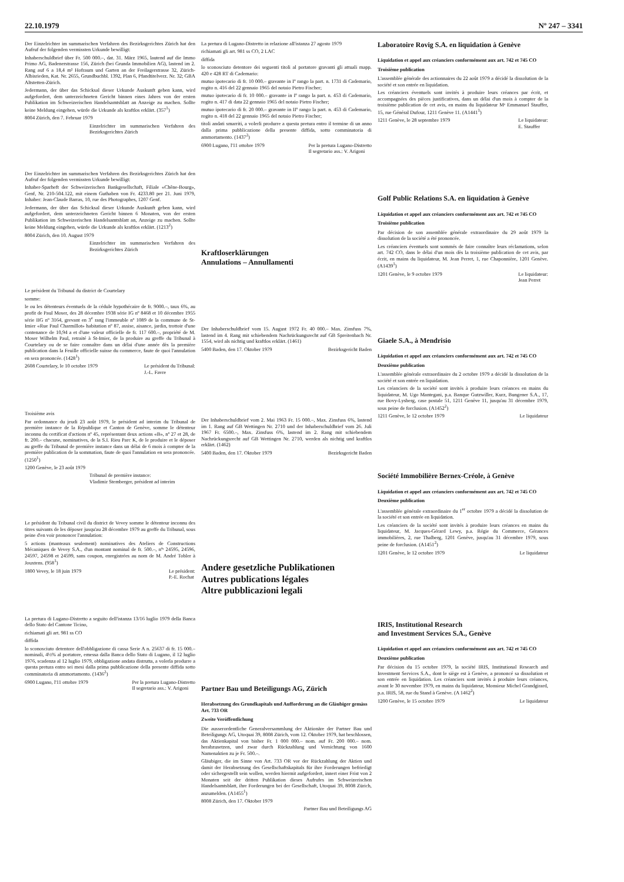22.10.1979 Nº 247 – 3341
Der Einzelrichter im summarischen Verfahren des Bezirksgerichtes Zürich hat den Aufruf der folgenden vermissten Urkunde bewilligt:
Inhaberschuldbrief über Fr. 500 000.–, dat. 31. März 1965, lautend auf die Immo Primo AG, Badenerstrasse 156, Zürich (bei Grunda Immobilien AG), lastend im 2. Rang auf 6 a 18,4 m² Hofraum und Garten an der Freilagerstrasse 32, Zürich-Albisrieden, Kat. Nr. 2655, Grundbuchbl. 1392, Plan 6, Pfandtitelverz. Nr. 32; GBA Altstetten-Zürich.
Jedermann, der über das Schicksal dieser Urkunde Auskunft geben kann, wird aufgefordert, dem unterzeichneten Gericht binnen eines Jahres von der ersten Publikation im Schweizerischen Handelsamtsblatt an Anzeige zu machen. Sollte keine Meldung eingehen, würde die Urkunde als kraftlos erklärt. (357<sup>1</sup>)
8004 Zürich, den 7. Februar 1979
Einzelrichter im summarischen Verfahren des Bezirksgerichtes Zürich
Der Einzelrichter im summarischen Verfahren des Bezirksgerichtes Zürich hat den Aufruf der folgenden vermissten Urkunde bewilligt:
Inhaber-Sparheft der Schweizerischen Bankgesellschaft, Filiale «Chêne-Bourg», Genf, Nr. 210-504.122, mit einem Guthaben von Fr. 4233.80 per 21. Juni 1979, Inhaber: Jean-Claude Barras, 10, rue des Photographes, 1207 Genf.
Jedermann, der über das Schicksal dieser Urkunde Auskunft geben kann, wird aufgefordert, dem unterzeichneten Gericht binnen 6 Monaten, von der ersten Publikation im Schweizerischen Handelsamtsblatt an, Anzeige zu machen. Sollte keine Meldung eingehen, würde die Urkunde als kraftlos erklärt. (1213<sup>2</sup>)
8004 Zürich, den 10. August 1979
Einzelrichter im summarischen Verfahren des Bezirksgerichtes Zürich
Le président du Tribunal du district de Courtelary
somme:
le ou les détenteurs éventuels de la cédule hypothécaire de fr. 9000.–, taux 6%, au profit de Paul Moser, des 28 décembre 1938 série IG nº 8468 et 10 décembre 1955 série IIG nº 3164, grevant en 3<sup>e</sup> rang l'immeuble nº 1089 de la commune de St-Imier «Rue Paul Charmillot» habitation nº 87, assise, aisance, jardin, trottoir d'une contenance de 10,94 a et d'une valeur officielle de fr. 117 600.–, propriété de M. Moser Wilhelm Paul, retraité à St-Imier, de la produire au greffe du Tribunal à Courtelary ou de se faire connaître dans un délai d'une année dès la première publication dans la Feuille officielle suisse du commerce, faute de quoi l'annulation en sera prononcée. (1428<sup>1</sup>)
2608 Courtelary, le 10 octobre 1979 Le président du Tribunal:
J.-L. Favre
Troisième avis
Par ordonnance du jeudi 23 août 1979, le président ad interim du Tribunal de première instance de la République et Canton de Genève, somme le détenteur inconnu du certificat d'actions nº 45, représentant deux actions «B», nº 27 et 28, de fr. 200.– chacune, nominatives, de la S.I. Rieu Parc K, de le produire et le déposer au greffe du Tribunal de première instance dans un délai de 6 mois à compter de la première publication de la sommation, faute de quoi l'annulation en sera prononcée. (1250<sup>1</sup>)
1200 Genève, le 23 août 1979
Tribunal de première instance:
Vladimir Stemberger, président ad interim
Le président du Tribunal civil du district de Vevey somme le détenteur inconnu des titres suivants de les déposer jusqu'au 28 décembre 1979 au greffe du Tribunal, sous peine d'en voir prononcer l'annulation:
5 actions (manteaux seulement) nominatives des Ateliers de Constructions Mécaniques de Vevey S.A., d'un montant nominal de fr. 500.–, nºˢ 24595, 24596, 24597, 24598 et 24599, sans coupon, enregistrées au nom de M. André Tobler à Jouxtens. (958<sup>1</sup>)
1800 Vevey, le 18 juin 1979 Le président:
P.-E. Rochat
La pretura di Lugano-Distretto a seguito dell'istanza 13/16 luglio 1979 della Banca dello Stato del Cantone Ticino,
richiamati gli art. 981 ss CO
diffida
lo sconosciuto detentore dell'obbligazione di cassa Serie A n. 25637 di fr. 15 000.– nominali, 4½% al portatore, emessa dalla Banca dello Stato di Lugano, il 12 luglio 1976, scadenza al 12 luglio 1979, obbligazione andata distrutta, a volerla produrre a questa pretura entro sei mesi dalla prima pubblicazione della presente diffida sotto comminatoria di ammortamento. (1436<sup>2</sup>)
6900 Lugano, l'11 ottobre 1979 Per la pretura Lugano-Distretto
Il segretario ass.: V. Arigoni
La pretura di Lugano-Distretto in relazione all'istanza 27 agosto 1979
richiamati gli art. 981 ss CO, 2 LAC
diffida
lo sconosciuto detentore dei seguenti titoli al portatore gravanti gli attuali mapp. 420 e 428 RT di Cademario:
mutuo ipotecario di fr. 10 000.– gravante in Iº rango la part. n. 1731 di Cademario, rogito n. 416 del 22 gennaio 1965 del notaio Pietro Fischer;
mutuo ipotecario di fr. 10 000.– gravante in Iº rango la part. n. 453 di Cademario, rogito n. 417 di data 22 gennaio 1965 del notaio Pietro Fischer;
mutuo ipotecario di fr. 20 000.– gravante in IIº rango la part. n. 453 di Cademario, rogito n. 418 del 22 gennaio 1965 del notaio Pietro Fischer;
titoli andati smarriti, a volerli produrre a questa pretura entro il termine di un anno dalla prima pubblicazione della presente diffida, sotto comminatoria di ammortamento. (1437<sup>2</sup>)
6900 Lugano, l'11 ottobre 1979 Per la pretura Lugano-Distretto
Il segretario ass.: V. Arigoni
Kraftloserklärungen
Annulations – Annullamenti
Der Inhaberschuldbrief vom 15. August 1972 Fr. 40 000.– Max. Zinsfuss 7%, lastend im 4. Rang mit schiebendem Nachrückungsrecht auf GB Spreitenbach Nr. 1554, wird als nichtig und kraftlos erklärt. (1461)
5400 Baden, den 17. Oktober 1979 Bezirksgericht Baden
Der Inhaberschuldbrief vom 2. Mai 1963 Fr. 15 000.–, Max. Zinsfuss 6%, lastend im 1. Rang auf GB Wettingen Nr. 2710 und der Inhaberschuldbrief vom 26. Juli 1967 Fr. 6500.–, Max. Zinsfuss 6%, lastend im 2. Rang mit schiebendem Nachrückungsrecht auf GB Wettingen Nr. 2710, werden als nichtig und kraftlos erklärt. (1462)
5400 Baden, den 17. Oktober 1979 Bezirksgericht Baden
Andere gesetzliche Publikationen
Autres publications légales
Altre pubblicazioni legali
Partner Bau und Beteiligungs AG, Zürich
Herabsetzung des Grundkapitals und Aufforderung an die Gläubiger gemäss Art. 733 OR
Zweite Veröffentlichung
Die ausserordentliche Generalversammlung der Aktionäre der Partner Bau und Beteiligungs AG, Utoquai 39, 8008 Zürich, vom 12. Oktober 1979, hat beschlossen, das Aktienkapital von bisher Fr. 1 000 000.– nom. auf Fr. 200 000.– nom. herabzusetzen, und zwar durch Rückzahlung und Vernichtung von 1600 Namenaktien zu je Fr. 500.–.
Gläubiger, die im Sinne von Art. 733 OR vor der Rückzahlung der Aktien und damit der Herabsetzung des Gesellschaftskapitals für ihre Forderungen befriedigt oder sichergestellt sein wollen, werden hiermit aufgefordert, innert einer Frist von 2 Monaten seit der dritten Publikation dieses Aufrufes im Schweizerischen Handelsamtsblatt, ihre Forderungen bei der Gesellschaft, Utoquai 39, 8008 Zürich, anzumelden. (A1455<sup>1</sup>)
8008 Zürich, den 17. Oktober 1979
Partner Bau und Beteiligungs AG
Laboratoire Rovig S.A. en liquidation à Genève
Liquidation et appel aux créanciers conformément aux art. 742 et 745 CO
Troisième publication
L'assemblée générale des actionnaires du 22 août 1979 a décidé la dissolution de la société et son entrée en liquidation.
Les créanciers éventuels sont invités à produire leurs créances par écrit, et accompagnées des pièces justificatives, dans un délai d'un mois à compter de la troisième publication de cet avis, en mains du liquidateur Mᵉ Emmanuel Stauffer, 15, rue Général Dufour, 1211 Genève 11. (A1441<sup>1</sup>)
1211 Genève, le 28 septembre 1979 Le liquidateur:
E. Stauffer
Golf Public Relations S.A. en liquidation à Genève
Liquidation et appel aux créanciers conformément aux art. 742 et 745 CO
Troisième publication
Par décision de son assemblée générale extraordinaire du 29 août 1979 la dissolution de la société a été prononcée.
Les créanciers éventuels sont sommés de faire connaître leurs réclamations, selon art. 742 CO, dans le délai d'un mois dès la troisième publication de cet avis, par écrit, en mains du liquidateur, M. Jean Perret, 1, rue Chaponnière, 1201 Genève. (A1439<sup>1</sup>)
1201 Genève, le 9 octobre 1979 Le liquidateur:
Jean Perret
Giaele S.A., à Mendrisio
Liquidation et appel aux créanciers conformément aux art. 742 et 745 CO
Deuxième publication
L'assemblée générale extraordinaire du 2 octobre 1979 a décidé la dissolution de la société et son entrée en liquidation.
Les créanciers de la société sont invités à produire leurs créances en mains du liquidateur, M. Ugo Mantegani, p.a. Banque Gutzwiller, Kurz, Bungener S.A., 17, rue Bovy-Lysberg, case postale 51, 1211 Genève 11, jusqu'au 31 décembre 1979, sous peine de forclusion. (A1452<sup>2</sup>)
1211 Genève, le 12 octobre 1979 Le liquidateur
Société Immobilière Bernex-Créole, à Genève
Liquidation et appel aux créanciers conformément aux art. 742 et 745 CO
Deuxième publication
L'assemblée générale extraordinaire du 1<sup>er</sup> octobre 1979 a décidé la dissolution de la société et son entrée en liquidation.
Les créanciers de la société sont invités à produire leurs créances en mains du liquidateur, M. Jacques-Gérard Lewy, p.a. Régie du Commerce, Gérances immobilières, 2, rue Thalberg, 1201 Genève, jusqu'au 31 décembre 1979, sous peine de forclusion. (A1451<sup>2</sup>)
1201 Genève, le 12 octobre 1979 Le liquidateur
IRIS, Institutional Research
and Investment Services S.A., Genève
Liquidation et appel aux créanciers conformément aux art. 742 et 745 CO
Deuxième publication
Par décision du 15 octobre 1979, la société IRIS, Institutional Research and Investment Services S.A., dont le siège est à Genève, a prononcé sa dissolution et son entrée en liquidation. Les créanciers sont invités à produire leurs créances, avant le 30 novembre 1979, en mains du liquidateur, Monsieur Michel Grandgirard, p.a. IRIS, 58, rue du Stand à Genève. (A 1462<sup>2</sup>)
1200 Genève, le 15 octobre 1979 Le liquidateur